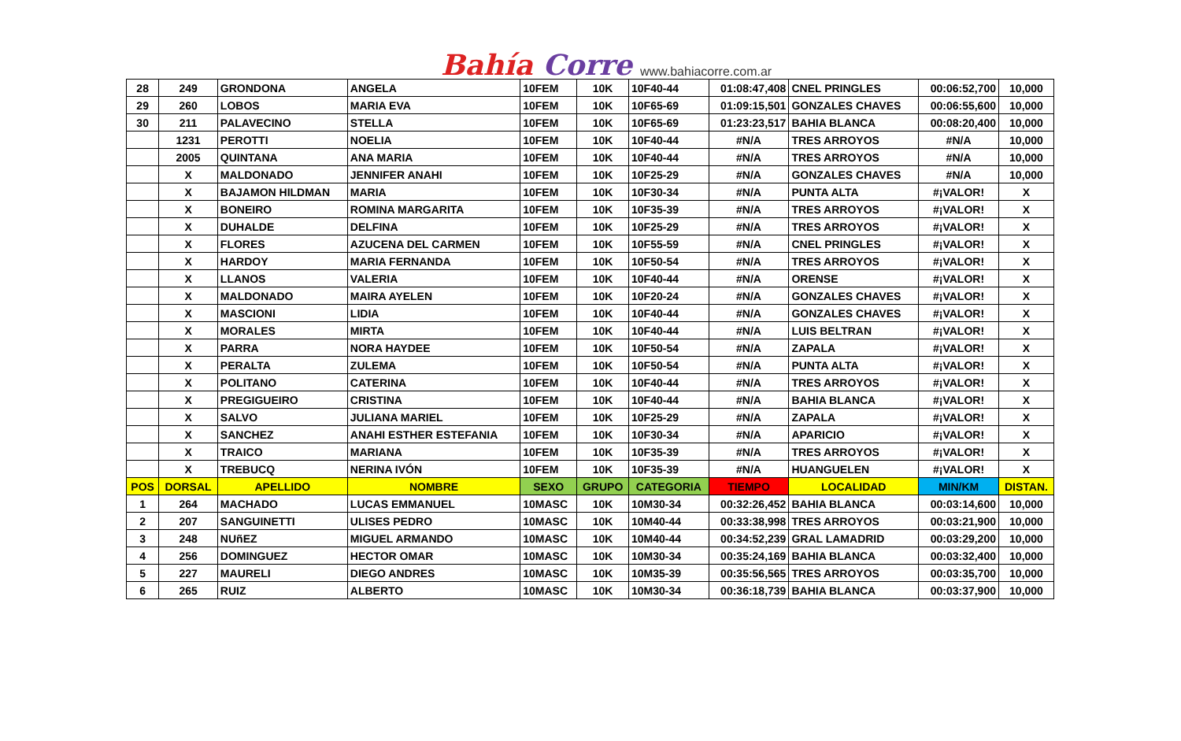Bahía Corre www.bahiacorre.com.ar
| 28 | 249 | GRONDONA | ANGELA | 10FEM | 10K | 10F40-44 | 01:08:47,408 | CNEL PRINGLES | 00:06:52,700 | 10,000 |
| 29 | 260 | LOBOS | MARIA EVA | 10FEM | 10K | 10F65-69 | 01:09:15,501 | GONZALES CHAVES | 00:06:55,600 | 10,000 |
| 30 | 211 | PALAVECINO | STELLA | 10FEM | 10K | 10F65-69 | 01:23:23,517 | BAHIA BLANCA | 00:08:20,400 | 10,000 |
| | 1231 | PEROTTI | NOELIA | 10FEM | 10K | 10F40-44 | #N/A | TRES ARROYOS | #N/A | 10,000 |
| | 2005 | QUINTANA | ANA MARIA | 10FEM | 10K | 10F40-44 | #N/A | TRES ARROYOS | #N/A | 10,000 |
| | X | MALDONADO | JENNIFER ANAHI | 10FEM | 10K | 10F25-29 | #N/A | GONZALES CHAVES | #N/A | 10,000 |
| | X | BAJAMON HILDMAN | MARIA | 10FEM | 10K | 10F30-34 | #N/A | PUNTA ALTA | #¡VALOR! | X |
| | X | BONEIRO | ROMINA MARGARITA | 10FEM | 10K | 10F35-39 | #N/A | TRES ARROYOS | #¡VALOR! | X |
| | X | DUHALDE | DELFINA | 10FEM | 10K | 10F25-29 | #N/A | TRES ARROYOS | #¡VALOR! | X |
| | X | FLORES | AZUCENA DEL CARMEN | 10FEM | 10K | 10F55-59 | #N/A | CNEL PRINGLES | #¡VALOR! | X |
| | X | HARDOY | MARIA FERNANDA | 10FEM | 10K | 10F50-54 | #N/A | TRES ARROYOS | #¡VALOR! | X |
| | X | LLANOS | VALERIA | 10FEM | 10K | 10F40-44 | #N/A | ORENSE | #¡VALOR! | X |
| | X | MALDONADO | MAIRA AYELEN | 10FEM | 10K | 10F20-24 | #N/A | GONZALES CHAVES | #¡VALOR! | X |
| | X | MASCIONI | LIDIA | 10FEM | 10K | 10F40-44 | #N/A | GONZALES CHAVES | #¡VALOR! | X |
| | X | MORALES | MIRTA | 10FEM | 10K | 10F40-44 | #N/A | LUIS BELTRAN | #¡VALOR! | X |
| | X | PARRA | NORA HAYDEE | 10FEM | 10K | 10F50-54 | #N/A | ZAPALA | #¡VALOR! | X |
| | X | PERALTA | ZULEMA | 10FEM | 10K | 10F50-54 | #N/A | PUNTA ALTA | #¡VALOR! | X |
| | X | POLITANO | CATERINA | 10FEM | 10K | 10F40-44 | #N/A | TRES ARROYOS | #¡VALOR! | X |
| | X | PREGIGUEIRO | CRISTINA | 10FEM | 10K | 10F40-44 | #N/A | BAHIA BLANCA | #¡VALOR! | X |
| | X | SALVO | JULIANA MARIEL | 10FEM | 10K | 10F25-29 | #N/A | ZAPALA | #¡VALOR! | X |
| | X | SANCHEZ | ANAHI ESTHER ESTEFANIA | 10FEM | 10K | 10F30-34 | #N/A | APARICIO | #¡VALOR! | X |
| | X | TRAICO | MARIANA | 10FEM | 10K | 10F35-39 | #N/A | TRES ARROYOS | #¡VALOR! | X |
| | X | TREBUCQ | NERINA IVÓN | 10FEM | 10K | 10F35-39 | #N/A | HUANGUELEN | #¡VALOR! | X |
| POS | DORSAL | APELLIDO | NOMBRE | SEXO | GRUPO | CATEGORIA | TIEMPO | LOCALIDAD | MIN/KM | DISTAN. |
| 1 | 264 | MACHADO | LUCAS EMMANUEL | 10MASC | 10K | 10M30-34 | 00:32:26,452 | BAHIA BLANCA | 00:03:14,600 | 10,000 |
| 2 | 207 | SANGUINETTI | ULISES PEDRO | 10MASC | 10K | 10M40-44 | 00:33:38,998 | TRES ARROYOS | 00:03:21,900 | 10,000 |
| 3 | 248 | NUñEZ | MIGUEL ARMANDO | 10MASC | 10K | 10M40-44 | 00:34:52,239 | GRAL LAMADRID | 00:03:29,200 | 10,000 |
| 4 | 256 | DOMINGUEZ | HECTOR OMAR | 10MASC | 10K | 10M30-34 | 00:35:24,169 | BAHIA BLANCA | 00:03:32,400 | 10,000 |
| 5 | 227 | MAURELI | DIEGO ANDRES | 10MASC | 10K | 10M35-39 | 00:35:56,565 | TRES ARROYOS | 00:03:35,700 | 10,000 |
| 6 | 265 | RUIZ | ALBERTO | 10MASC | 10K | 10M30-34 | 00:36:18,739 | BAHIA BLANCA | 00:03:37,900 | 10,000 |